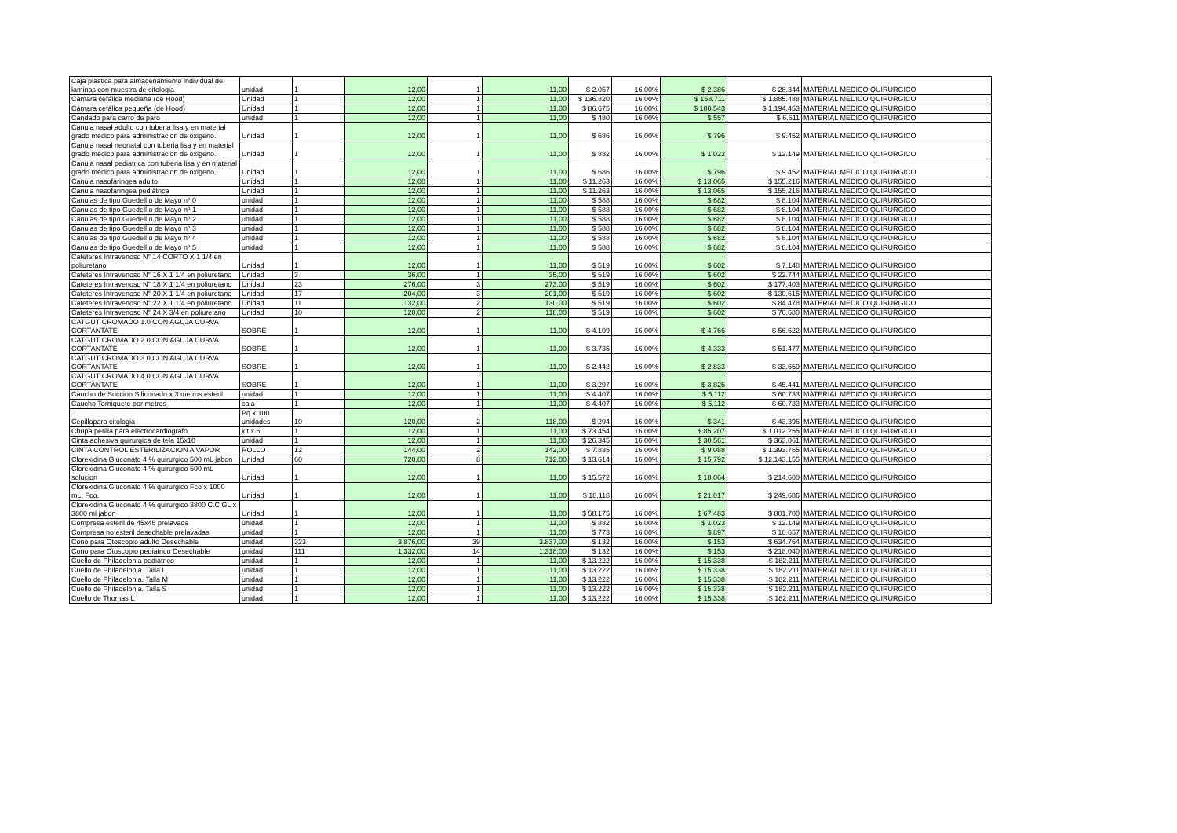| Caja plastica para almacenamiento individual de laminas con muestra de citologia | unidad | 1 | 12,00 | 1 | 11,00 | $ 2.057 | 16,00% | $ 2.386 | $ 28.344 | MATERIAL MEDICO QUIRURGICO |
| Camara cefálica mediana (de Hood) | Unidad | 1 | 12,00 | 1 | 11,00 | $ 136.820 | 16,00% | $ 158.711 | $ 1.885.488 | MATERIAL MEDICO QUIRURGICO |
| Cámara cefálica pequeña (de Hood) | Unidad | 1 | 12,00 | 1 | 11,00 | $ 86.675 | 16,00% | $ 100.543 | $ 1.194.453 | MATERIAL MEDICO QUIRURGICO |
| Candado para carro de paro | unidad | 1 | 12,00 | 1 | 11,00 | $ 480 | 16,00% | $ 557 | $ 6.611 | MATERIAL MEDICO QUIRURGICO |
| Canula nasal adulto con tuberia lisa y en material grado médico para administracion de oxigeno. | Unidad | 1 | 12,00 | 1 | 11,00 | $ 686 | 16,00% | $ 796 | $ 9.452 | MATERIAL MEDICO QUIRURGICO |
| Canula nasal neonatal con tuberia lisa y en material grado médico para administracion de oxigeno. | Unidad | 1 | 12,00 | 1 | 11,00 | $ 882 | 16,00% | $ 1.023 | $ 12.149 | MATERIAL MEDICO QUIRURGICO |
| Canula nasal pediatrica con tuberia lisa y en material grado médico para administracion de oxigeno. | Unidad | 1 | 12,00 | 1 | 11,00 | $ 686 | 16,00% | $ 796 | $ 9.452 | MATERIAL MEDICO QUIRURGICO |
| Canula nasofaringea adulto | Unidad | 1 | 12,00 | 1 | 11,00 | $ 11.263 | 16,00% | $ 13.065 | $ 155.216 | MATERIAL MEDICO QUIRURGICO |
| Canula nasofaringea pediátrica | Unidad | 1 | 12,00 | 1 | 11,00 | $ 11.263 | 16,00% | $ 13.065 | $ 155.216 | MATERIAL MEDICO QUIRURGICO |
| Canulas de tipo Guedell o de Mayo nº 0 | unidad | 1 | 12,00 | 1 | 11,00 | $ 588 | 16,00% | $ 682 | $ 8.104 | MATERIAL MEDICO QUIRURGICO |
| Canulas de tipo Guedell o de Mayo nº 1 | unidad | 1 | 12,00 | 1 | 11,00 | $ 588 | 16,00% | $ 682 | $ 8.104 | MATERIAL MEDICO QUIRURGICO |
| Canulas de tipo Guedell o de Mayo nº 2 | unidad | 1 | 12,00 | 1 | 11,00 | $ 588 | 16,00% | $ 682 | $ 8.104 | MATERIAL MEDICO QUIRURGICO |
| Canulas de tipo Guedell o de Mayo nº 3 | unidad | 1 | 12,00 | 1 | 11,00 | $ 588 | 16,00% | $ 682 | $ 8.104 | MATERIAL MEDICO QUIRURGICO |
| Canulas de tipo Guedell o de Mayo nº 4 | unidad | 1 | 12,00 | 1 | 11,00 | $ 588 | 16,00% | $ 682 | $ 8.104 | MATERIAL MEDICO QUIRURGICO |
| Canulas de tipo Guedell o de Mayo nº 5 | unidad | 1 | 12,00 | 1 | 11,00 | $ 588 | 16,00% | $ 682 | $ 8.104 | MATERIAL MEDICO QUIRURGICO |
| Cateteres Intravenoso N° 14 CORTO X 1 1/4 en poliuretano | Unidad | 1 | 12,00 | 1 | 11,00 | $ 519 | 16,00% | $ 602 | $ 7.148 | MATERIAL MEDICO QUIRURGICO |
| Cateteres Intravenoso N° 16 X 1 1/4 en poliuretano | Unidad | 3 | 36,00 | 1 | 35,00 | $ 519 | 16,00% | $ 602 | $ 22.744 | MATERIAL MEDICO QUIRURGICO |
| Cateteres Intravenoso N° 18 X 1 1/4 en poliuretano | Unidad | 23 | 276,00 | 3 | 273,00 | $ 519 | 16,00% | $ 602 | $ 177.403 | MATERIAL MEDICO QUIRURGICO |
| Cateteres Intravenoso N° 20 X 1 1/4 en poliuretano | Unidad | 17 | 204,00 | 3 | 201,00 | $ 519 | 16,00% | $ 602 | $ 130.615 | MATERIAL MEDICO QUIRURGICO |
| Cateteres Intravenoso N° 22 X 1 1/4 en poliuretano | Unidad | 11 | 132,00 | 2 | 130,00 | $ 519 | 16,00% | $ 602 | $ 84.478 | MATERIAL MEDICO QUIRURGICO |
| Cateteres Intravenoso N° 24 X 3/4 en poliuretano | Unidad | 10 | 120,00 | 2 | 118,00 | $ 519 | 16,00% | $ 602 | $ 76.680 | MATERIAL MEDICO QUIRURGICO |
| CATGUT CROMADO 1.0 CON AGUJA CURVA CORTANTATE | SOBRE | 1 | 12,00 | 1 | 11,00 | $ 4.109 | 16,00% | $ 4.766 | $ 56.622 | MATERIAL MEDICO QUIRURGICO |
| CATGUT CROMADO 2.0 CON AGUJA CURVA CORTANTATE | SOBRE | 1 | 12,00 | 1 | 11,00 | $ 3.735 | 16,00% | $ 4.333 | $ 51.477 | MATERIAL MEDICO QUIRURGICO |
| CATGUT CROMADO 3 0 CON AGUJA CURVA CORTANTATE | SOBRE | 1 | 12,00 | 1 | 11,00 | $ 2.442 | 16,00% | $ 2.833 | $ 33.659 | MATERIAL MEDICO QUIRURGICO |
| CATGUT CROMADO 4.0 CON AGUJA CURVA CORTANTATE | SOBRE | 1 | 12,00 | 1 | 11,00 | $ 3.297 | 16,00% | $ 3.825 | $ 45.441 | MATERIAL MEDICO QUIRURGICO |
| Caucho de Succion Siliconado x 3 metros esteril | unidad | 1 | 12,00 | 1 | 11,00 | $ 4.407 | 16,00% | $ 5.112 | $ 60.733 | MATERIAL MEDICO QUIRURGICO |
| Caucho Torniquete por metros | caja | 1 | 12,00 | 1 | 11,00 | $ 4.407 | 16,00% | $ 5.112 | $ 60.733 | MATERIAL MEDICO QUIRURGICO |
| Cepillopara citologia | Pq x 100 unidades | 10 | 120,00 | 2 | 118,00 | $ 294 | 16,00% | $ 341 | $ 43.396 | MATERIAL MEDICO QUIRURGICO |
| Chupa perilla para electrocardiografo | kit x 6 | 1 | 12,00 | 1 | 11,00 | $ 73.454 | 16,00% | $ 85.207 | $ 1.012.255 | MATERIAL MEDICO QUIRURGICO |
| Cinta adhesiva quirurgica de tela 15x10 | unidad | 1 | 12,00 | 1 | 11,00 | $ 26.345 | 16,00% | $ 30.561 | $ 363.061 | MATERIAL MEDICO QUIRURGICO |
| CINTA CONTROL ESTERILIZACION A VAPOR | ROLLO | 12 | 144,00 | 2 | 142,00 | $ 7.835 | 16,00% | $ 9.088 | $ 1.393.765 | MATERIAL MEDICO QUIRURGICO |
| Clorexidina Gluconato 4 % quirurgico 500 mL jabon | Unidad | 60 | 720,00 | 8 | 712,00 | $ 13.614 | 16,00% | $ 15.792 | $ 12.143.155 | MATERIAL MEDICO QUIRURGICO |
| Clorexidina Gluconato 4 % quirurgico 500 mL solucion | Unidad | 1 | 12,00 | 1 | 11,00 | $ 15.572 | 16,00% | $ 18.064 | $ 214.600 | MATERIAL MEDICO QUIRURGICO |
| Clorexidina Gluconato 4 % quirurgico Fco x 1000 mL. Fco. | Unidad | 1 | 12,00 | 1 | 11,00 | $ 18.118 | 16,00% | $ 21.017 | $ 249.686 | MATERIAL MEDICO QUIRURGICO |
| Clorexidina Gluconato 4 % quirurgico 3800 C.C GL x 3800 ml jabon | Unidad | 1 | 12,00 | 1 | 11,00 | $ 58.175 | 16,00% | $ 67.483 | $ 801.700 | MATERIAL MEDICO QUIRURGICO |
| Compresa esteril de 45x45 prelavada | unidad | 1 | 12,00 | 1 | 11,00 | $ 882 | 16,00% | $ 1.023 | $ 12.149 | MATERIAL MEDICO QUIRURGICO |
| Compresa no esteril desechable prelavadas | unidad | 1 | 12,00 | 1 | 11,00 | $ 773 | 16,00% | $ 897 | $ 10.657 | MATERIAL MEDICO QUIRURGICO |
| Cono para Otoscopio adulto Desechable | unidad | 323 | 3.876,00 | 39 | 3.837,00 | $ 132 | 16,00% | $ 153 | $ 634.764 | MATERIAL MEDICO QUIRURGICO |
| Cono para Otoscopio pediatrico Desechable | unidad | 111 | 1.332,00 | 14 | 1.318,00 | $ 132 | 16,00% | $ 153 | $ 218.040 | MATERIAL MEDICO QUIRURGICO |
| Cuello de Philadelphia pediatrico | unidad | 1 | 12,00 | 1 | 11,00 | $ 13.222 | 16,00% | $ 15.338 | $ 182.211 | MATERIAL MEDICO QUIRURGICO |
| Cuello de Philadelphia. Talla L | unidad | 1 | 12,00 | 1 | 11,00 | $ 13.222 | 16,00% | $ 15.338 | $ 182.211 | MATERIAL MEDICO QUIRURGICO |
| Cuello de Philadelphia. Talla M | unidad | 1 | 12,00 | 1 | 11,00 | $ 13.222 | 16,00% | $ 15.338 | $ 182.211 | MATERIAL MEDICO QUIRURGICO |
| Cuello de Philadelphia. Talla S | unidad | 1 | 12,00 | 1 | 11,00 | $ 13.222 | 16,00% | $ 15.338 | $ 182.211 | MATERIAL MEDICO QUIRURGICO |
| Cuello de Thomas L | unidad | 1 | 12,00 | 1 | 11,00 | $ 13.222 | 16,00% | $ 15.338 | $ 182.211 | MATERIAL MEDICO QUIRURGICO |